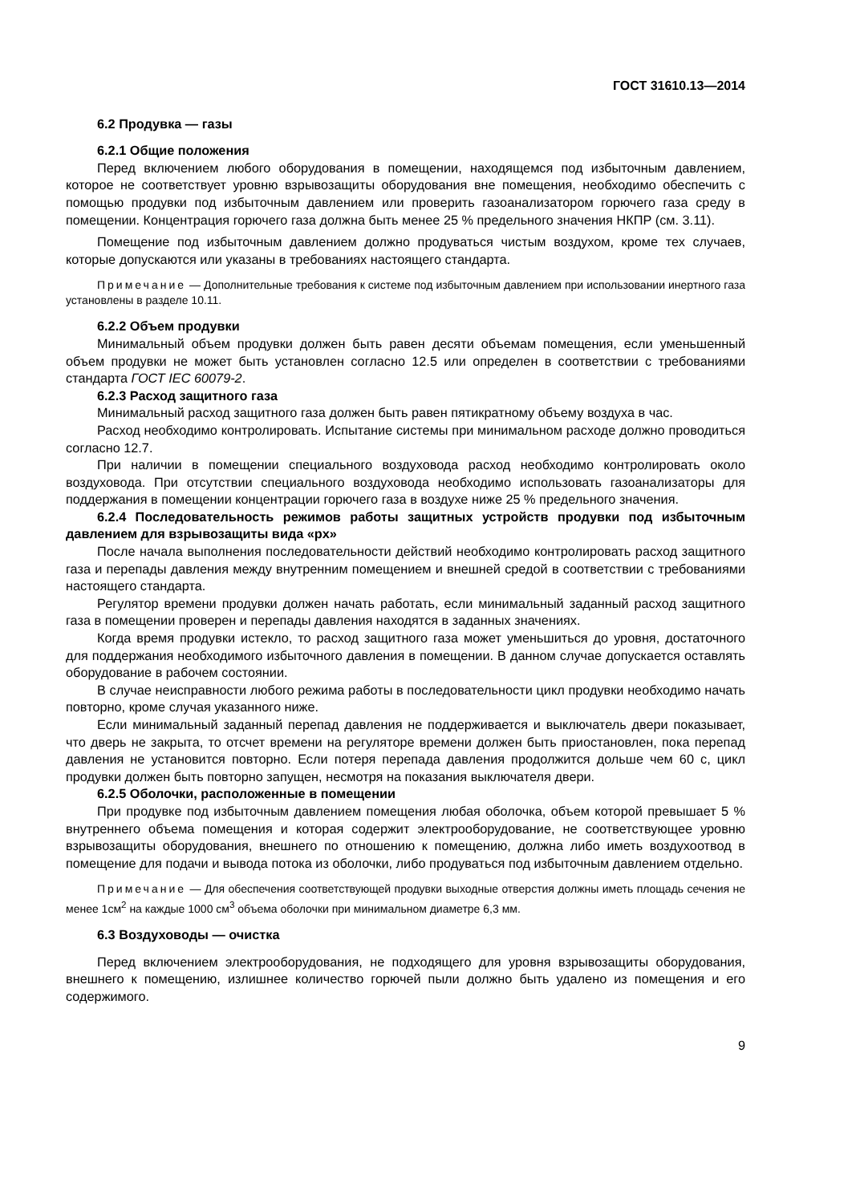ГОСТ 31610.13—2014
6.2 Продувка — газы
6.2.1 Общие положения
Перед включением любого оборудования в помещении, находящемся под избыточным давлением, которое не соответствует уровню взрывозащиты оборудования вне помещения, необходимо обеспечить с помощью продувки под избыточным давлением или проверить газоанализатором горючего газа среду в помещении. Концентрация горючего газа должна быть менее 25 % предельного значения НКПР (см. 3.11).
Помещение под избыточным давлением должно продуваться чистым воздухом, кроме тех случаев, которые допускаются или указаны в требованиях настоящего стандарта.
Примечание — Дополнительные требования к системе под избыточным давлением при использовании инертного газа установлены в разделе 10.11.
6.2.2 Объем продувки
Минимальный объем продувки должен быть равен десяти объемам помещения, если уменьшенный объем продувки не может быть установлен согласно 12.5 или определен в соответствии с требованиями стандарта ГОСТ IEC 60079-2.
6.2.3 Расход защитного газа
Минимальный расход защитного газа должен быть равен пятикратному объему воздуха в час.
Расход необходимо контролировать. Испытание системы при минимальном расходе должно проводиться согласно 12.7.
При наличии в помещении специального воздуховода расход необходимо контролировать около воздуховода. При отсутствии специального воздуховода необходимо использовать газоанализаторы для поддержания в помещении концентрации горючего газа в воздухе ниже 25 % предельного значения.
6.2.4 Последовательность режимов работы защитных устройств продувки под избыточным давлением для взрывозащиты вида «px»
После начала выполнения последовательности действий необходимо контролировать расход защитного газа и перепады давления между внутренним помещением и внешней средой в соответствии с требованиями настоящего стандарта.
Регулятор времени продувки должен начать работать, если минимальный заданный расход защитного газа в помещении проверен и перепады давления находятся в заданных значениях.
Когда время продувки истекло, то расход защитного газа может уменьшиться до уровня, достаточного для поддержания необходимого избыточного давления в помещении. В данном случае допускается оставлять оборудование в рабочем состоянии.
В случае неисправности любого режима работы в последовательности цикл продувки необходимо начать повторно, кроме случая указанного ниже.
Если минимальный заданный перепад давления не поддерживается и выключатель двери показывает, что дверь не закрыта, то отсчет времени на регуляторе времени должен быть приостановлен, пока перепад давления не установится повторно. Если потеря перепада давления продолжится дольше чем 60 с, цикл продувки должен быть повторно запущен, несмотря на показания выключателя двери.
6.2.5 Оболочки, расположенные в помещении
При продувке под избыточным давлением помещения любая оболочка, объем которой превышает 5 % внутреннего объема помещения и которая содержит электрооборудование, не соответствующее уровню взрывозащиты оборудования, внешнего по отношению к помещению, должна либо иметь воздухоотвод в помещение для подачи и вывода потока из оболочки, либо продуваться под избыточным давлением отдельно.
Примечание — Для обеспечения соответствующей продувки выходные отверстия должны иметь площадь сечения не менее 1см<sup>2</sup> на каждые 1000 см<sup>3</sup> объема оболочки при минимальном диаметре 6,3 мм.
6.3 Воздуховоды — очистка
Перед включением электрооборудования, не подходящего для уровня взрывозащиты оборудования, внешнего к помещению, излишнее количество горючей пыли должно быть удалено из помещения и его содержимого.
9